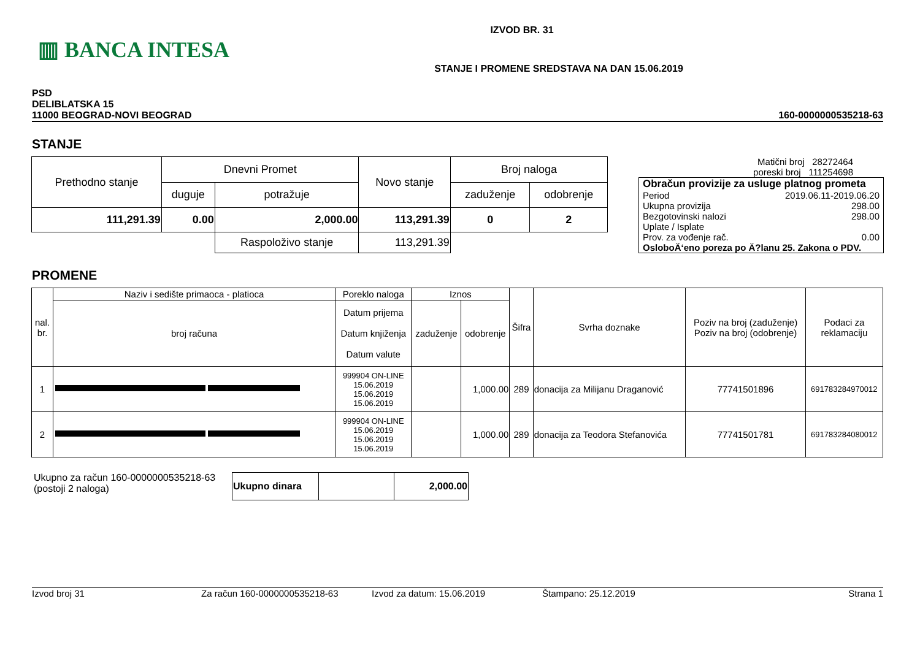▥ BANCA INTESA
IZVOD BR. 31
STANJE I PROMENE SREDSTAVA NA DAN 15.06.2019
PSD
DELIBLATSKA 15
11000 BEOGRAD-NOVI BEOGRAD
160-0000000535218-63
STANJE
| Prethodno stanje | Dnevni Promet | | Novo stanje | Broj naloga | |
| | duguje | potražuje | | zaduženje | odobrenje |
| 111,291.39 | 0.00 | 2,000.00 | 113,291.39 | 0 | 2 |
| | | Raspoloživo stanje | 113,291.39 | | |
Matični broj 28272464
poreski broj 111254698
Obračun provizije za usluge platnog prometa
Period 2019.06.11-2019.06.20
Ukupna provizija 298.00
Bezgotovinski nalozi 298.00
Uplate / Isplate
Prov. za vođenje rač. 0.00
OsloboÄ‘eno poreza po Ä?lanu 25. Zakona o PDV.
PROMENE
| nal. br. | Naziv i sedište primaoca - platioca | Poreklo naloga | Iznos | | Šifra | Svrha doznake | Poziv na broj (zaduženje) Poziv na broj (odobrenje) | Podaci za reklamaciju |
| | broj računa | Datum prijema Datum knjiženja Datum valute | zaduženje | odobrenje | | | | |
| 1 | | 999904 ON-LINE 15.06.2019 15.06.2019 15.06.2019 | | 1,000.00 | 289 | donacija za Milijanu Draganović | 77741501896 | 691783284970012 |
| 2 | | 999904 ON-LINE 15.06.2019 15.06.2019 15.06.2019 | | 1,000.00 | 289 | donacija za Teodora Stefanovića | 77741501781 | 691783284080012 |
Ukupno za račun 160-0000000535218-63
(postoji 2 naloga)
| Ukupno dinara | | 2,000.00 |
Izvod broj 31 Za račun 160-0000000535218-63 Izvod za datum: 15.06.2019 Štampano: 25.12.2019 Strana 1